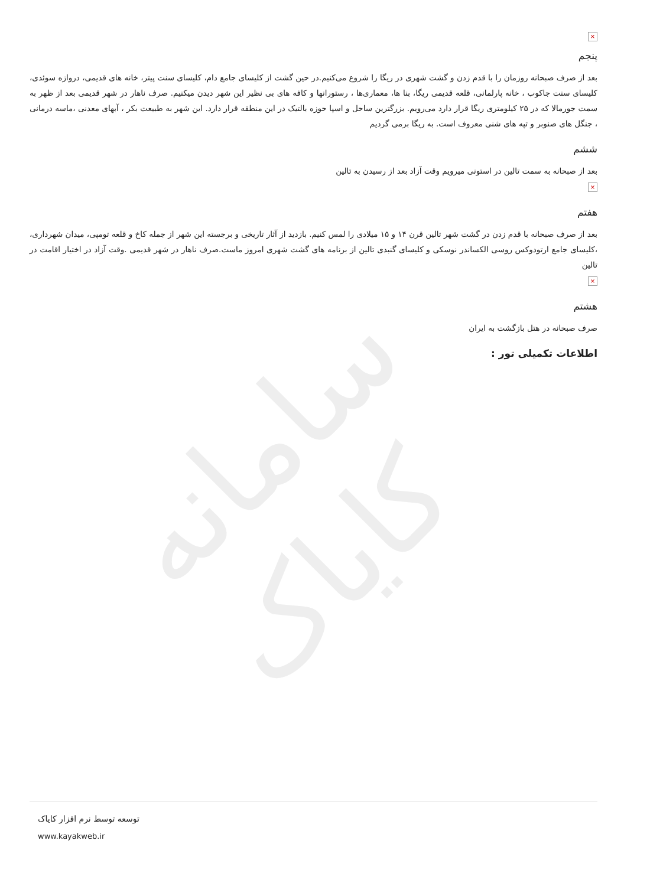سامانه کایاک
×
پنجم
بعد از صرف صبحانه روزمان را با قدم زدن و گشت شهری در ریگا را شروع می‌کنیم.در حین گشت از کلیسای جامع دام، کلیسای سنت پیتر، خانه های قدیمی، دروازه سوئدی، کلیسای سنت جاکوب ، خانه پارلمانی، قلعه قدیمی ریگا، بنا ها، معماری‌ها ، رستورانها و کافه های بی نظیر این شهر دیدن میکنیم. صرف ناهار در شهر قدیمی بعد از ظهر به سمت جورمالا که در ۲۵ کیلومتری ریگا قرار دارد می‌رویم. بزرگترین ساحل و اسپا حوزه بالتیک در این منطقه قرار دارد. این شهر به طبیعت بکر ، آبهای معدنی ،ماسه درمانی ، جنگل های صنوبر و تپه های شنی معروف است. به ریگا برمی گردیم
ششم
بعد از صبحانه به سمت تالین در استونی میرویم وقت آزاد بعد از رسیدن به تالین
×
هفتم
بعد از صرف صبحانه با قدم زدن در گشت شهر تالین قرن ۱۴ و ۱۵ میلادی را لمس کنیم. بازدید از آثار تاریخی و برجسته این شهر از جمله کاخ و قلعه تومپی، میدان شهرداری، ،کلیسای جامع ارتودوکس روسی الکساندر نوسکی و کلیسای گنبدی تالین از برنامه های گشت شهری امروز ماست.صرف ناهار در شهر قدیمی .وقت آزاد در اختیار اقامت در تالین
×
هشتم
صرف صبحانه در هتل بازگشت به ایران
اطلاعات تکمیلی تور :
توسعه توسط نرم افزار کایاک
www.kayakweb.ir